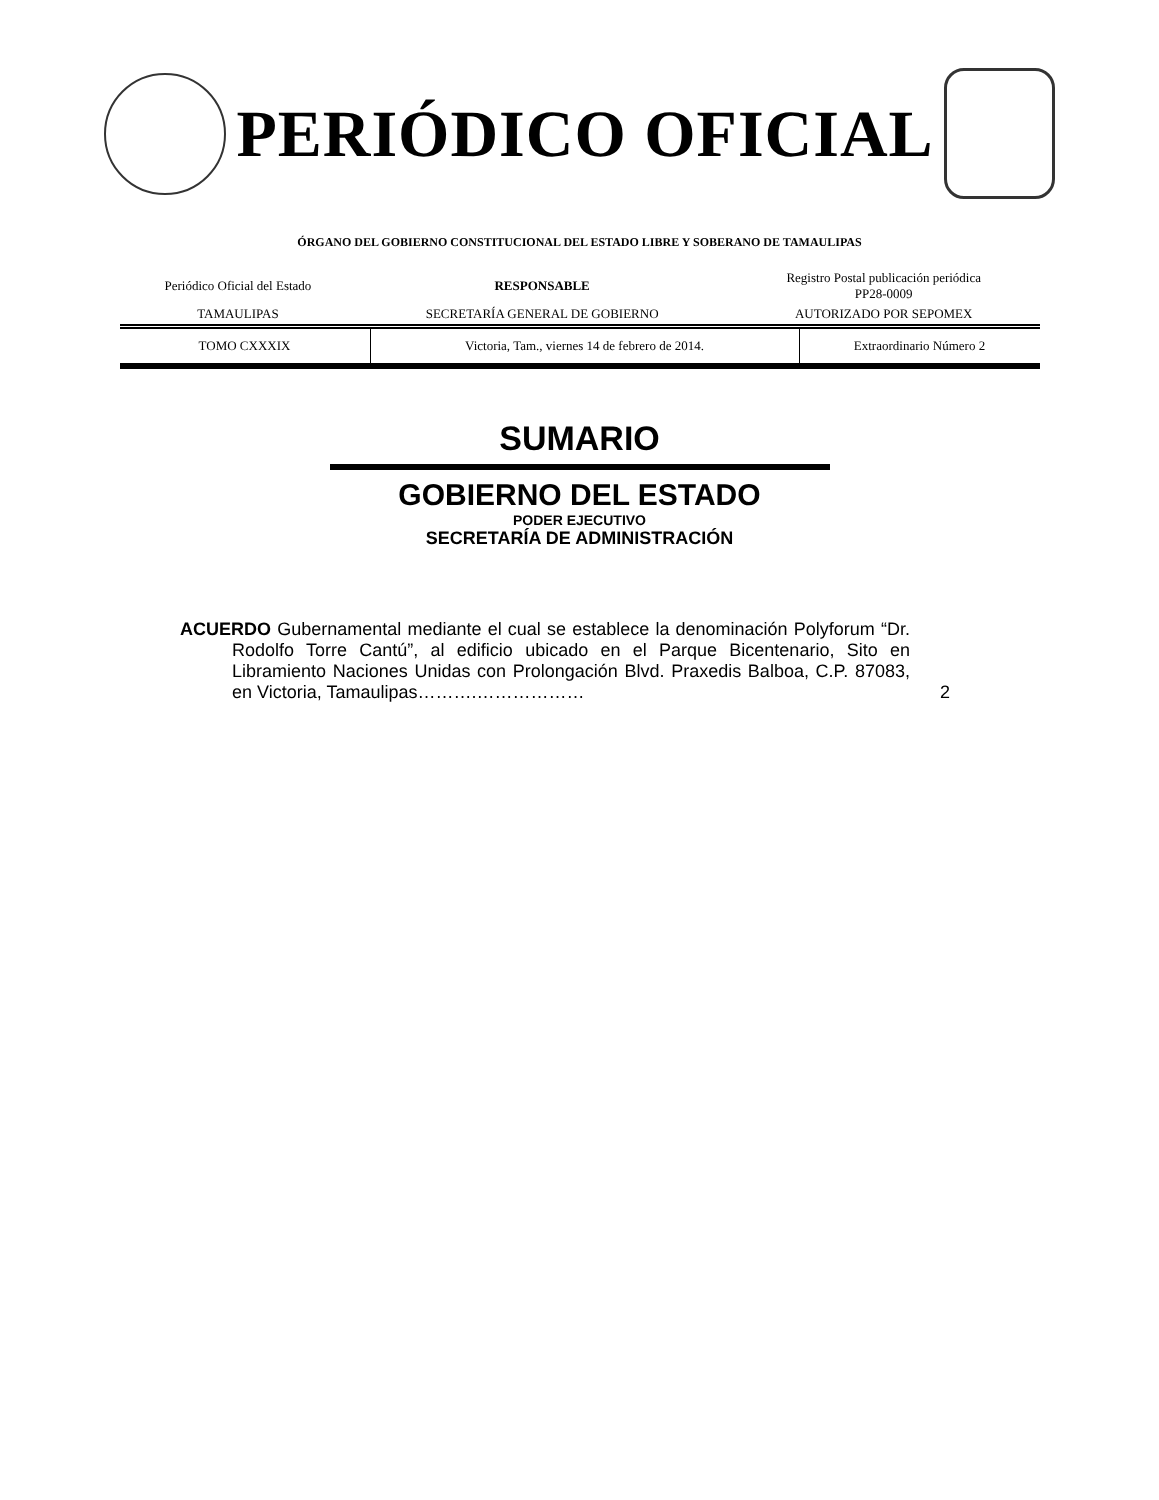PERIÓDICO OFICIAL
ÓRGANO DEL GOBIERNO CONSTITUCIONAL DEL ESTADO LIBRE Y SOBERANO DE TAMAULIPAS
| Periódico Oficial del Estado | RESPONSABLE | Registro Postal publicación periódica PP28-0009 |
| TAMAULIPAS | SECRETARÍA GENERAL DE GOBIERNO | AUTORIZADO POR SEPOMEX |
| TOMO CXXXIX | Victoria, Tam., viernes 14 de febrero de 2014. | Extraordinario Número 2 |
SUMARIO
GOBIERNO DEL ESTADO
PODER EJECUTIVO
SECRETARÍA DE ADMINISTRACIÓN
ACUERDO Gubernamental mediante el cual se establece la denominación Polyforum “Dr. Rodolfo Torre Cantú”, al edificio ubicado en el Parque Bicentenario, Sito en Libramiento Naciones Unidas con Prolongación Blvd. Praxedis Balboa, C.P. 87083, en Victoria, Tamaulipas……….………………
2